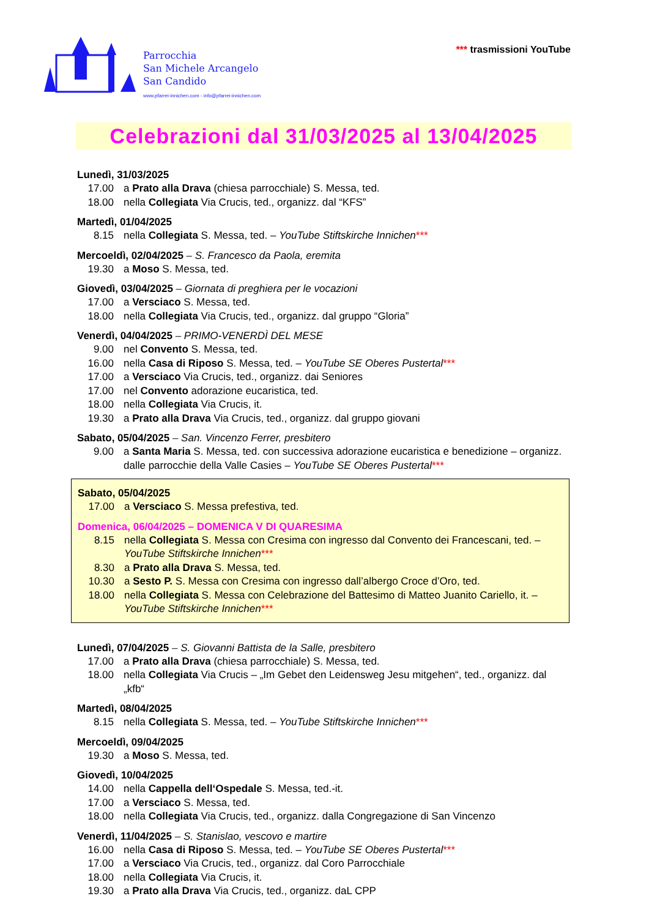Parrocchia
San Michele Arcangelo
San Candido
www.pfarrei-innichen.com - info@pfarrei-innichen.com
*** trasmissioni YouTube
Celebrazioni dal 31/03/2025 al 13/04/2025
Lunedì, 31/03/2025
17.00 a Prato alla Drava (chiesa parrocchiale) S. Messa, ted.
18.00 nella Collegiata Via Crucis, ted., organizz. dal “KFS”
Martedì, 01/04/2025
8.15 nella Collegiata S. Messa, ted. – YouTube Stiftskirche Innichen***
Mercoeldì, 02/04/2025 – S. Francesco da Paola, eremita
19.30 a Moso S. Messa, ted.
Giovedì, 03/04/2025 – Giornata di preghiera per le vocazioni
17.00 a Versciaco S. Messa, ted.
18.00 nella Collegiata Via Crucis, ted., organizz. dal gruppo “Gloria”
Venerdì, 04/04/2025 – PRIMO-VENERDÌ DEL MESE
9.00 nel Convento S. Messa, ted.
16.00 nella Casa di Riposo S. Messa, ted. – YouTube SE Oberes Pustertal***
17.00 a Versciaco Via Crucis, ted., organizz. dai Seniores
17.00 nel Convento adorazione eucaristica, ted.
18.00 nella Collegiata Via Crucis, it.
19.30 a Prato alla Drava Via Crucis, ted., organizz. dal gruppo giovani
Sabato, 05/04/2025 – San. Vincenzo Ferrer, presbitero
9.00 a Santa Maria S. Messa, ted. con successiva adorazione eucaristica e benedizione – organizz. dalle parrocchie della Valle Casies – YouTube SE Oberes Pustertal***
Sabato, 05/04/2025
17.00 a Versciaco S. Messa prefestiva, ted.
Domenica, 06/04/2025 – DOMENICA V DI QUARESIMA
8.15 nella Collegiata S. Messa con Cresima con ingresso dal Convento dei Francescani, ted. – YouTube Stiftskirche Innichen***
8.30 a Prato alla Drava S. Messa, ted.
10.30 a Sesto P. S. Messa con Cresima con ingresso dall’albergo Croce d’Oro, ted.
18.00 nella Collegiata S. Messa con Celebrazione del Battesimo di Matteo Juanito Cariello, it. – YouTube Stiftskirche Innichen***
Lunedì, 07/04/2025 – S. Giovanni Battista de la Salle, presbitero
17.00 a Prato alla Drava (chiesa parrocchiale) S. Messa, ted.
18.00 nella Collegiata Via Crucis – „Im Gebet den Leidensweg Jesu mitgehen“, ted., organizz. dal „kfb“
Martedì, 08/04/2025
8.15 nella Collegiata S. Messa, ted. – YouTube Stiftskirche Innichen***
Mercoeldì, 09/04/2025
19.30 a Moso S. Messa, ted.
Giovedì, 10/04/2025
14.00 nella Cappella dell‘Ospedale S. Messa, ted.-it.
17.00 a Versciaco S. Messa, ted.
18.00 nella Collegiata Via Crucis, ted., organizz. dalla Congregazione di San Vincenzo
Venerdì, 11/04/2025 – S. Stanislao, vescovo e martire
16.00 nella Casa di Riposo S. Messa, ted. – YouTube SE Oberes Pustertal***
17.00 a Versciaco Via Crucis, ted., organizz. dal Coro Parrocchiale
18.00 nella Collegiata Via Crucis, it.
19.30 a Prato alla Drava Via Crucis, ted., organizz. daL CPP